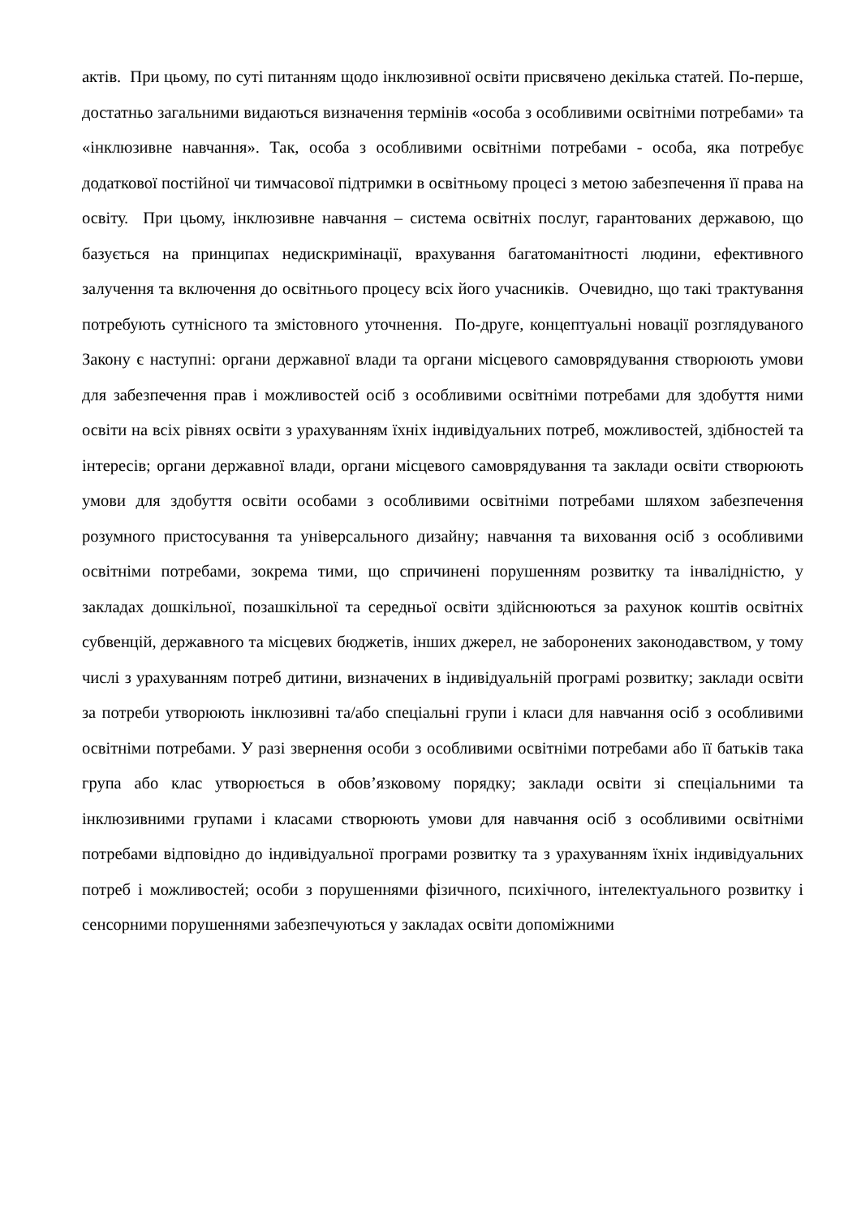актів. При цьому, по суті питанням щодо інклюзивної освіти присвячено декілька статей. По-перше, достатньо загальними видаються визначення термінів «особа з особливими освітніми потребами» та «інклюзивне навчання». Так, особа з особливими освітніми потребами - особа, яка потребує додаткової постійної чи тимчасової підтримки в освітньому процесі з метою забезпечення її права на освіту. При цьому, інклюзивне навчання – система освітніх послуг, гарантованих державою, що базується на принципах недискримінації, врахування багатоманітності людини, ефективного залучення та включення до освітнього процесу всіх його учасників. Очевидно, що такі трактування потребують сутнісного та змістовного уточнення. По-друге, концептуальні новації розглядуваного Закону є наступні: органи державної влади та органи місцевого самоврядування створюють умови для забезпечення прав і можливостей осіб з особливими освітніми потребами для здобуття ними освіти на всіх рівнях освіти з урахуванням їхніх індивідуальних потреб, можливостей, здібностей та інтересів; органи державної влади, органи місцевого самоврядування та заклади освіти створюють умови для здобуття освіти особами з особливими освітніми потребами шляхом забезпечення розумного пристосування та універсального дизайну; навчання та виховання осіб з особливими освітніми потребами, зокрема тими, що спричинені порушенням розвитку та інвалідністю, у закладах дошкільної, позашкільної та середньої освіти здійснюються за рахунок коштів освітніх субвенцій, державного та місцевих бюджетів, інших джерел, не заборонених законодавством, у тому числі з урахуванням потреб дитини, визначених в індивідуальній програмі розвитку; заклади освіти за потреби утворюють інклюзивні та/або спеціальні групи і класи для навчання осіб з особливими освітніми потребами. У разі звернення особи з особливими освітніми потребами або її батьків така група або клас утворюється в обов’язковому порядку; заклади освіти зі спеціальними та інклюзивними групами і класами створюють умови для навчання осіб з особливими освітніми потребами відповідно до індивідуальної програми розвитку та з урахуванням їхніх індивідуальних потреб і можливостей; особи з порушеннями фізичного, психічного, інтелектуального розвитку і сенсорними порушеннями забезпечуються у закладах освіти допоміжними